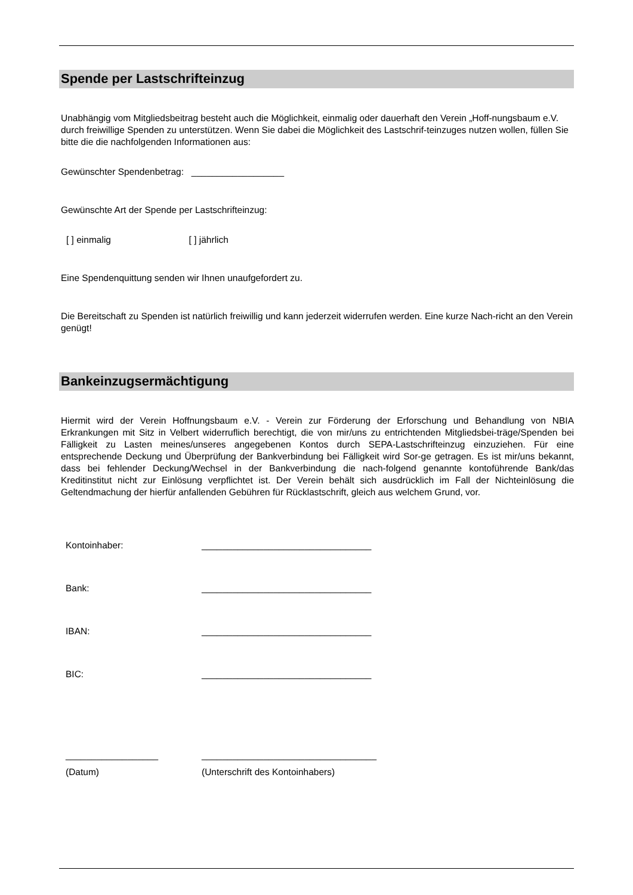Spende per Lastschrifteinzug
Unabhängig vom Mitgliedsbeitrag besteht auch die Möglichkeit, einmalig oder dauerhaft den Verein „Hoff-nungsbaum e.V. durch freiwillige Spenden zu unterstützen. Wenn Sie dabei die Möglichkeit des Lastschrif-teinzuges nutzen wollen, füllen Sie bitte die die nachfolgenden Informationen aus:
Gewünschter Spendenbetrag: __________________
Gewünschte Art der Spende per Lastschrifteinzug:
[ ] einmalig [ ] jährlich
Eine Spendenquittung senden wir Ihnen unaufgefordert zu.
Die Bereitschaft zu Spenden ist natürlich freiwillig und kann jederzeit widerrufen werden. Eine kurze Nach-richt an den Verein genügt!
Bankeinzugsermächtigung
Hiermit wird der Verein Hoffnungsbaum e.V. - Verein zur Förderung der Erforschung und Behandlung von NBIA Erkrankungen mit Sitz in Velbert widerruflich berechtigt, die von mir/uns zu entrichtenden Mitgliedsbei-träge/Spenden bei Fälligkeit zu Lasten meines/unseres angegebenen Kontos durch SEPA-Lastschrifteinzug einzuziehen. Für eine entsprechende Deckung und Überprüfung der Bankverbindung bei Fälligkeit wird Sor-ge getragen. Es ist mir/uns bekannt, dass bei fehlender Deckung/Wechsel in der Bankverbindung die nach-folgend genannte kontoführende Bank/das Kreditinstitut nicht zur Einlösung verpflichtet ist. Der Verein behält sich ausdrücklich im Fall der Nichteinlösung die Geltendmachung der hierfür anfallenden Gebühren für Rücklastschrift, gleich aus welchem Grund, vor.
| Kontoinhaber: | _________________________________ |
| Bank: | _________________________________ |
| IBAN: | _________________________________ |
| BIC: | _________________________________ |
| __________________ | __________________________________ |
| (Datum) | (Unterschrift des Kontoinhabers) |